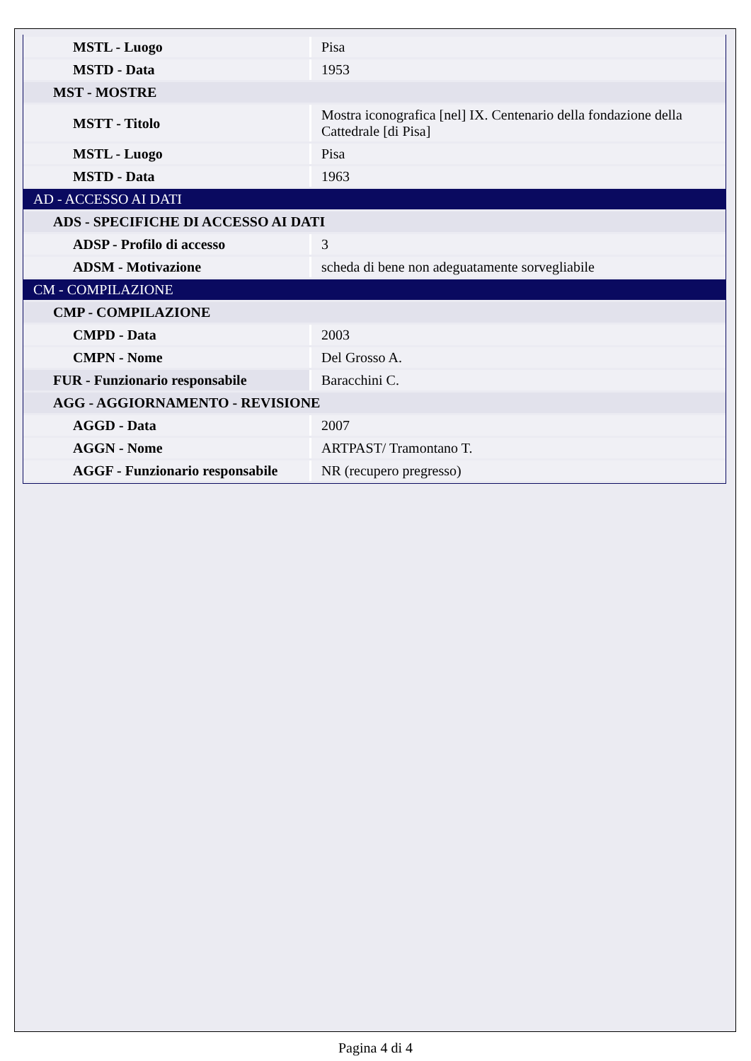| MSTL - Luogo | Pisa |
| MSTD - Data | 1953 |
| MST - MOSTRE | |
| MSTT - Titolo | Mostra iconografica [nel] IX. Centenario della fondazione della Cattedrale [di Pisa] |
| MSTL - Luogo | Pisa |
| MSTD - Data | 1963 |
| AD - ACCESSO AI DATI | |
| ADS - SPECIFICHE DI ACCESSO AI DATI | |
| ADSP - Profilo di accesso | 3 |
| ADSM - Motivazione | scheda di bene non adeguatamente sorvegliabile |
| CM - COMPILAZIONE | |
| CMP - COMPILAZIONE | |
| CMPD - Data | 2003 |
| CMPN - Nome | Del Grosso A. |
| FUR - Funzionario responsabile | Baracchini C. |
| AGG - AGGIORNAMENTO - REVISIONE | |
| AGGD - Data | 2007 |
| AGGN - Nome | ARTPAST/ Tramontano T. |
| AGGF - Funzionario responsabile | NR (recupero pregresso) |
Pagina 4 di 4